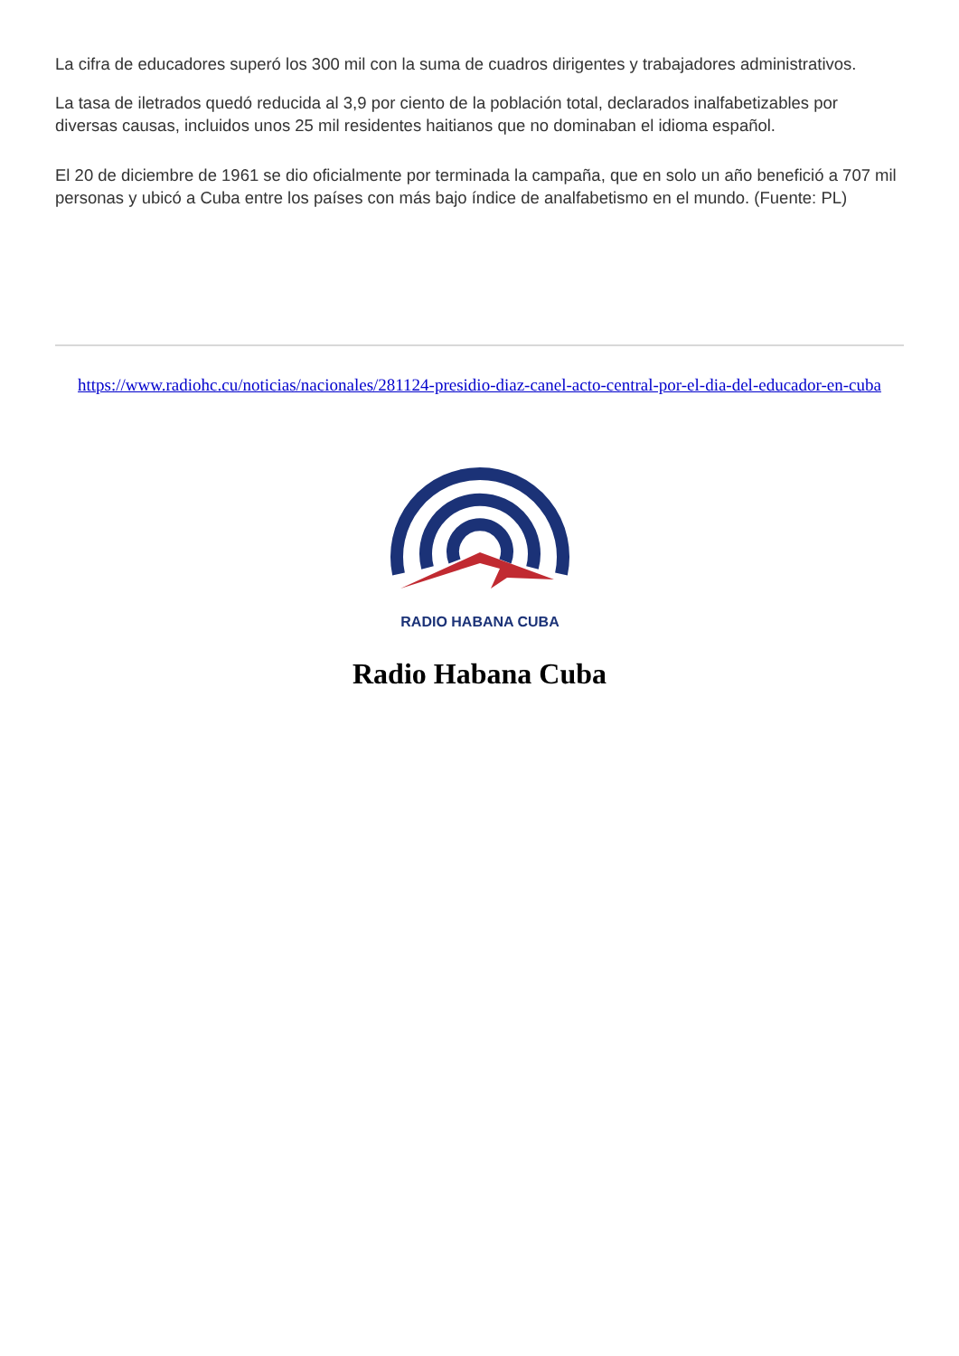La cifra de educadores superó los 300 mil con la suma de cuadros dirigentes y trabajadores administrativos.
La tasa de iletrados quedó reducida al 3,9 por ciento de la población total, declarados inalfabetizables por diversas causas, incluidos unos 25 mil residentes haitianos que no dominaban el idioma español.
El 20 de diciembre de 1961 se dio oficialmente por terminada la campaña, que en solo un año benefició a 707 mil personas y ubicó a Cuba entre los países con más bajo índice de analfabetismo en el mundo. (Fuente: PL)
https://www.radiohc.cu/noticias/nacionales/281124-presidio-diaz-canel-acto-central-por-el-dia-del-educador-en-cuba
RADIO HABANA CUBA
Radio Habana Cuba